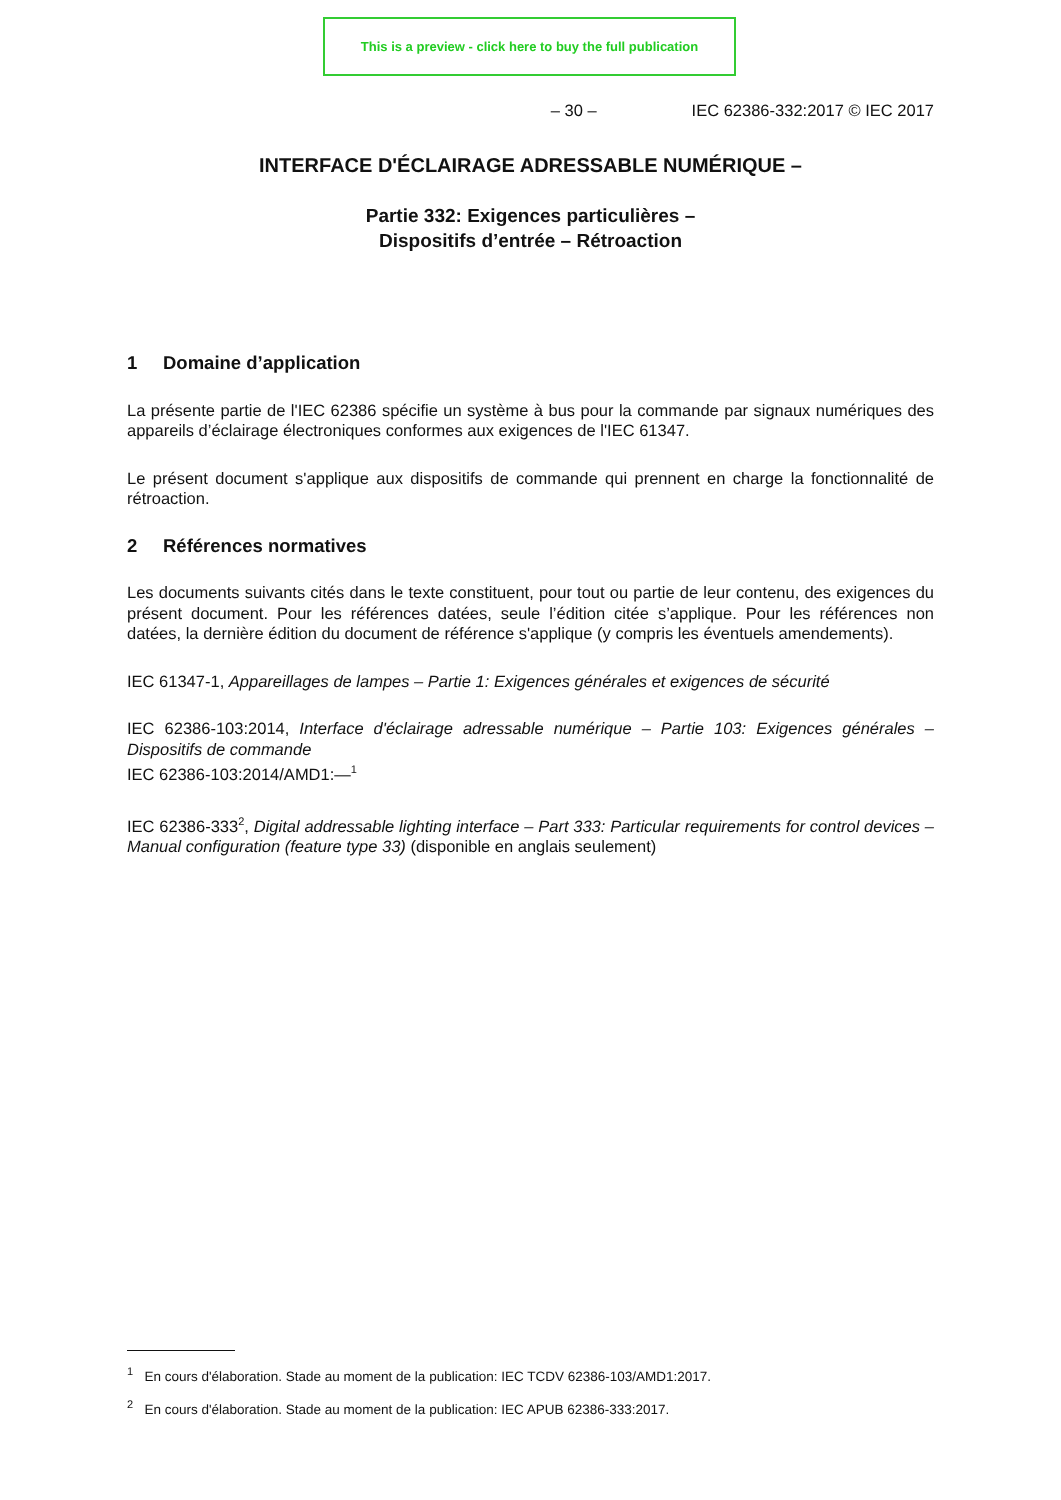This is a preview - click here to buy the full publication
– 30 – IEC 62386-332:2017 © IEC 2017
INTERFACE D'ÉCLAIRAGE ADRESSABLE NUMÉRIQUE –
Partie 332: Exigences particulières –
Dispositifs d’entrée – Rétroaction
1 Domaine d’application
La présente partie de l'IEC 62386 spécifie un système à bus pour la commande par signaux numériques des appareils d’éclairage électroniques conformes aux exigences de l'IEC 61347.
Le présent document s'applique aux dispositifs de commande qui prennent en charge la fonctionnalité de rétroaction.
2 Références normatives
Les documents suivants cités dans le texte constituent, pour tout ou partie de leur contenu, des exigences du présent document. Pour les références datées, seule l’édition citée s’applique. Pour les références non datées, la dernière édition du document de référence s'applique (y compris les éventuels amendements).
IEC 61347-1, Appareillages de lampes – Partie 1: Exigences générales et exigences de sécurité
IEC 62386-103:2014, Interface d'éclairage adressable numérique – Partie 103: Exigences générales – Dispositifs de commande
IEC 62386-103:2014/AMD1:—<sup>1</sup>
IEC 62386-333<sup>2</sup>, Digital addressable lighting interface – Part 333: Particular requirements for control devices – Manual configuration (feature type 33) (disponible en anglais seulement)
<sup>1</sup> En cours d'élaboration. Stade au moment de la publication: IEC TCDV 62386-103/AMD1:2017.
<sup>2</sup> En cours d'élaboration. Stade au moment de la publication: IEC APUB 62386-333:2017.